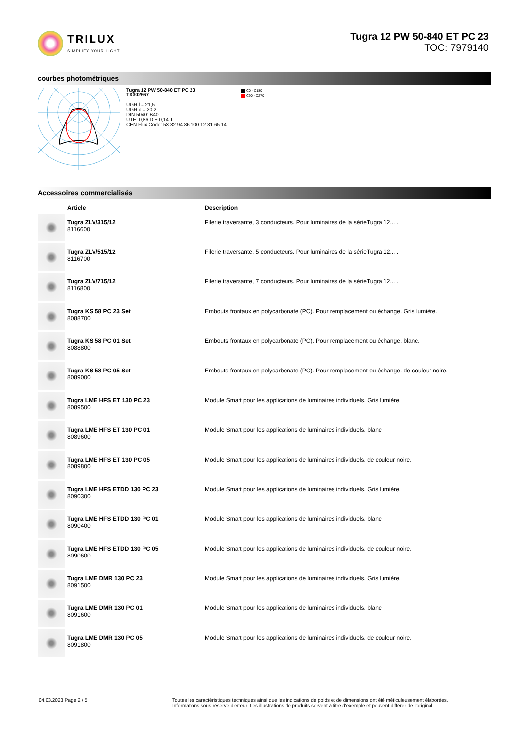TRILUX
SIMPLIFY YOUR LIGHT.
Tugra 12 PW 50-840 ET PC 23
TOC: 7979140
courbes photométriques
Tugra 12 PW 50-840 ET PC 23
TX302567
UGR l = 21,5
UGR q = 20,2
DIN 5040: B40
UTE: 0,86 D + 0,14 T
CEN Flux Code: 53 82 94 86 100 12 31 65 14
C0 - C180
C90 - C270
Accessoires commercialisés
| | Article | Description |
| --- | --- | --- |
| | Tugra ZLV/315/12 8116600 | Filerie traversante, 3 conducteurs. Pour luminaires de la sérieTugra 12... . |
| | Tugra ZLV/515/12 8116700 | Filerie traversante, 5 conducteurs. Pour luminaires de la sérieTugra 12... . |
| | Tugra ZLV/715/12 8116800 | Filerie traversante, 7 conducteurs. Pour luminaires de la sérieTugra 12... . |
| | Tugra KS 58 PC 23 Set 8088700 | Embouts frontaux en polycarbonate (PC). Pour remplacement ou échange. Gris lumière. |
| | Tugra KS 58 PC 01 Set 8088800 | Embouts frontaux en polycarbonate (PC). Pour remplacement ou échange. blanc. |
| | Tugra KS 58 PC 05 Set 8089000 | Embouts frontaux en polycarbonate (PC). Pour remplacement ou échange. de couleur noire. |
| | Tugra LME HFS ET 130 PC 23 8089500 | Module Smart pour les applications de luminaires individuels. Gris lumière. |
| | Tugra LME HFS ET 130 PC 01 8089600 | Module Smart pour les applications de luminaires individuels. blanc. |
| | Tugra LME HFS ET 130 PC 05 8089800 | Module Smart pour les applications de luminaires individuels. de couleur noire. |
| | Tugra LME HFS ETDD 130 PC 23 8090300 | Module Smart pour les applications de luminaires individuels. Gris lumière. |
| | Tugra LME HFS ETDD 130 PC 01 8090400 | Module Smart pour les applications de luminaires individuels. blanc. |
| | Tugra LME HFS ETDD 130 PC 05 8090600 | Module Smart pour les applications de luminaires individuels. de couleur noire. |
| | Tugra LME DMR 130 PC 23 8091500 | Module Smart pour les applications de luminaires individuels. Gris lumière. |
| | Tugra LME DMR 130 PC 01 8091600 | Module Smart pour les applications de luminaires individuels. blanc. |
| | Tugra LME DMR 130 PC 05 8091800 | Module Smart pour les applications de luminaires individuels. de couleur noire. |
04.03.2023 Page 2 / 5 Toutes les caractéristiques techniques ainsi que les indications de poids et de dimensions ont été méticuleusement élaborées.
Informations sous réserve d'erreur. Les illustrations de produits servent à titre d'exemple et peuvent différer de l'original.